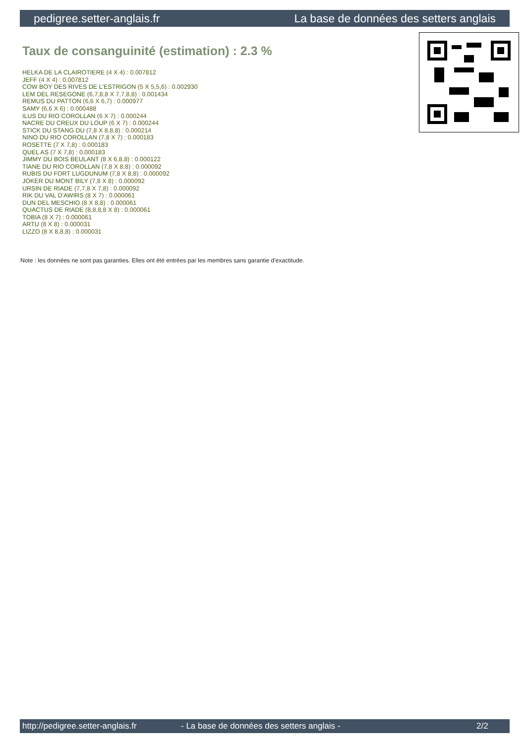pedigree.setter-anglais.fr La base de données des setters anglais
Taux de consanguinité (estimation) : 2.3 %
HELKA DE LA CLAIROTIERE (4 X 4) : 0.007812
JEFF (4 X 4) : 0.007812
COW BOY DES RIVES DE L'ESTRIGON (5 X 5,5,6) : 0.002930
LEM DEL RESEGONE (6,7,8,8 X 7,7,8,8) : 0.001434
REMUS DU PATTON (6,6 X 6,7) : 0.000977
SAMY (6,6 X 6) : 0.000488
ILUS DU RIO COROLLAN (6 X 7) : 0.000244
NACRE DU CREUX DU LOUP (6 X 7) : 0.000244
STICK DU STANG DU (7,8 X 8,8,8) : 0.000214
NINO DU RIO COROLLAN (7,8 X 7) : 0.000183
ROSETTE (7 X 7,8) : 0.000183
QUEL AS (7 X 7,8) : 0.000183
JIMMY DU BOIS BEULANT (8 X 6,8,8) : 0.000122
TIANE DU RIO COROLLAN (7,8 X 8,8) : 0.000092
RUBIS DU FORT LUGDUNUM (7,8 X 8,8) : 0.000092
JOKER DU MONT BILY (7,8 X 8) : 0.000092
URSIN DE RIADE (7,7,8 X 7,8) : 0.000092
RIK DU VAL D'AWIRS (8 X 7) : 0.000061
DUN DEL MESCHIO (8 X 8,8) : 0.000061
QUACTUS DE RIADE (8,8,8,8 X 8) : 0.000061
TOBIA (8 X 7) : 0.000061
ARTU (8 X 8) : 0.000031
LIZZO (8 X 8,8,8) : 0.000031
Note : les données ne sont pas garanties. Elles ont été entrées par les membres sans garantie d'exactitude.
http://pedigree.setter-anglais.fr - La base de données des setters anglais - 2/2